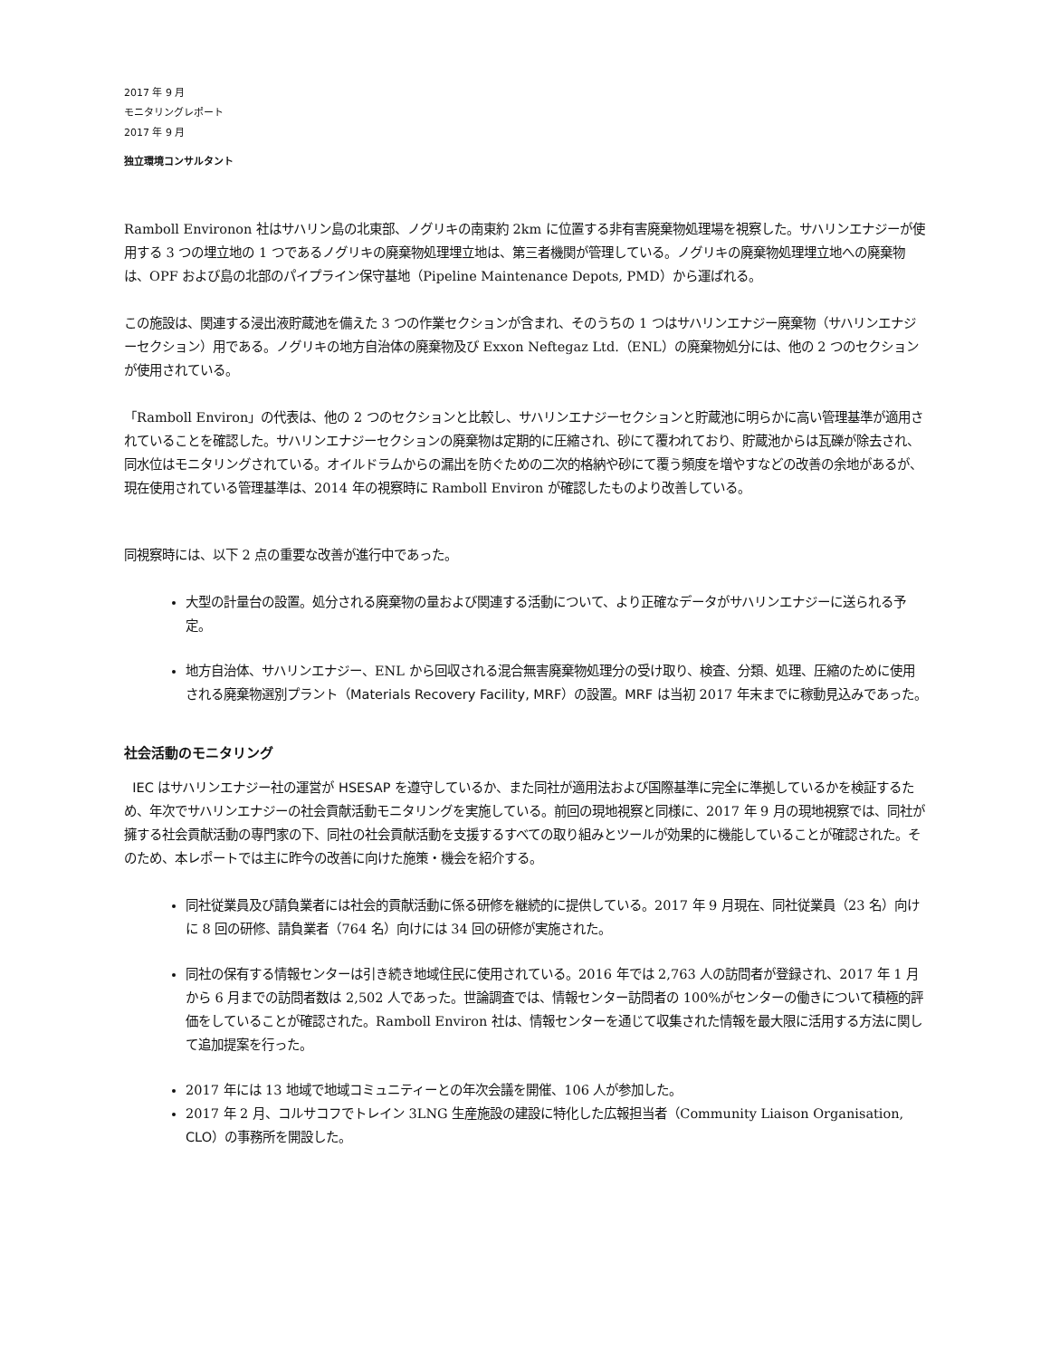2017 年 9 月
モニタリングレポート
2017 年 9 月
独立環境コンサルタント
Ramboll Environon 社はサハリン島の北東部、ノグリキの南東約 2km に位置する非有害廃棄物処理場を視察した。サハリンエナジーが使用する 3 つの埋立地の 1 つであるノグリキの廃棄物処理埋立地は、第三者機関が管理している。ノグリキの廃棄物処理埋立地への廃棄物は、OPF および島の北部のパイプライン保守基地（Pipeline Maintenance Depots, PMD）から運ばれる。
この施設は、関連する浸出液貯蔵池を備えた 3 つの作業セクションが含まれ、そのうちの 1 つはサハリンエナジー廃棄物（サハリンエナジーセクション）用である。ノグリキの地方自治体の廃棄物及び Exxon Neftegaz Ltd.（ENL）の廃棄物処分には、他の 2 つのセクションが使用されている。
「Ramboll Environ」の代表は、他の 2 つのセクションと比較し、サハリンエナジーセクションと貯蔵池に明らかに高い管理基準が適用されていることを確認した。サハリンエナジーセクションの廃棄物は定期的に圧縮され、砂にて覆われており、貯蔵池からは瓦礫が除去され、同水位はモニタリングされている。オイルドラムからの漏出を防ぐための二次的格納や砂にて覆う頻度を増やすなどの改善の余地があるが、現在使用されている管理基準は、2014 年の視察時に Ramboll Environ が確認したものより改善している。
同視察時には、以下 2 点の重要な改善が進行中であった。
大型の計量台の設置。処分される廃棄物の量および関連する活動について、より正確なデータがサハリンエナジーに送られる予定。
地方自治体、サハリンエナジー、ENL から回収される混合無害廃棄物処理分の受け取り、検査、分類、処理、圧縮のために使用される廃棄物選別プラント（Materials Recovery Facility, MRF）の設置。MRF は当初 2017 年末までに稼動見込みであった。
社会活動のモニタリング
IEC はサハリンエナジー社の運営が HSESAP を遵守しているか、また同社が適用法および国際基準に完全に準拠しているかを検証するため、年次でサハリンエナジーの社会貢献活動モニタリングを実施している。前回の現地視察と同様に、2017 年 9 月の現地視察では、同社が擁する社会貢献活動の専門家の下、同社の社会貢献活動を支援するすべての取り組みとツールが効果的に機能していることが確認された。そのため、本レポートでは主に昨今の改善に向けた施策・機会を紹介する。
同社従業員及び請負業者には社会的貢献活動に係る研修を継続的に提供している。2017 年 9 月現在、同社従業員（23 名）向けに 8 回の研修、請負業者（764 名）向けには 34 回の研修が実施された。
同社の保有する情報センターは引き続き地域住民に使用されている。2016 年では 2,763 人の訪問者が登録され、2017 年 1 月から 6 月までの訪問者数は 2,502 人であった。世論調査では、情報センター訪問者の 100%がセンターの働きについて積極的評価をしていることが確認された。Ramboll Environ 社は、情報センターを通じて収集された情報を最大限に活用する方法に関して追加提案を行った。
2017 年には 13 地域で地域コミュニティーとの年次会議を開催、106 人が参加した。
2017 年 2 月、コルサコフでトレイン 3LNG 生産施設の建設に特化した広報担当者（Community Liaison Organisation, CLO）の事務所を開設した。